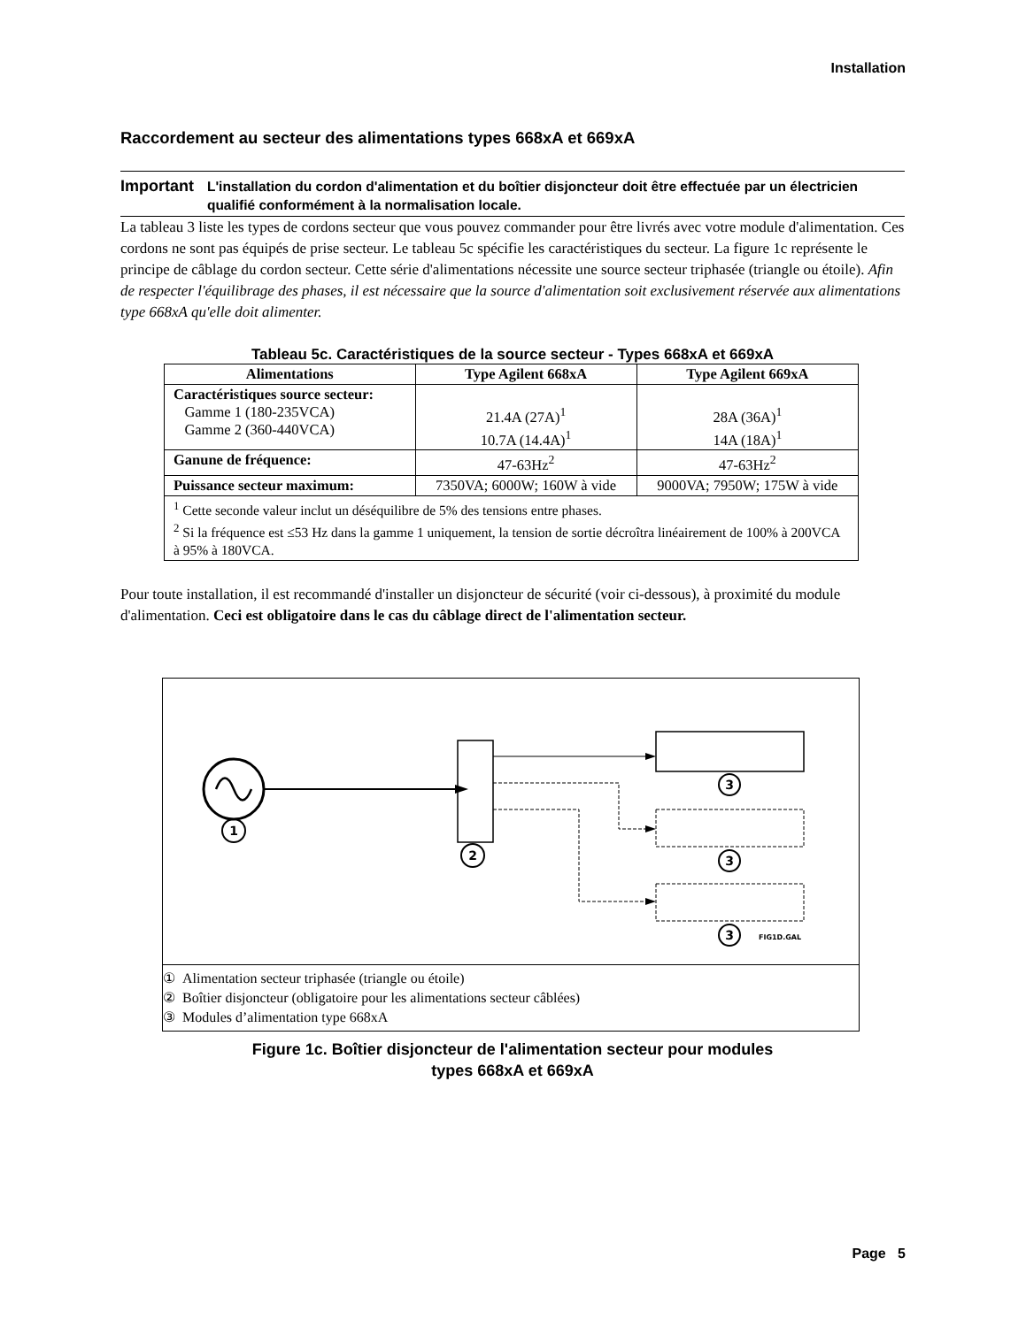Installation
Raccordement au secteur des alimentations types 668xA et 669xA
Important
L'installation du cordon d'alimentation et du boîtier disjoncteur doit être effectuée par un électricien qualifié conformément à la normalisation locale.
La tableau 3 liste les types de cordons secteur que vous pouvez commander pour être livrés avec votre module d'alimentation. Ces cordons ne sont pas équipés de prise secteur. Le tableau 5c spécifie les caractéristiques du secteur. La figure 1c représente le principe de câblage du cordon secteur. Cette série d'alimentations nécessite une source secteur triphasée (triangle ou étoile). Afin de respecter l'équilibrage des phases, il est nécessaire que la source d'alimentation soit exclusivement réservée aux alimentations type 668xA qu'elle doit alimenter.
Tableau 5c. Caractéristiques de la source secteur - Types 668xA et 669xA
| Alimentations | Type Agilent 668xA | Type Agilent 669xA |
| --- | --- | --- |
| Caractéristiques source secteur: Gamme 1 (180-235VCA) Gamme 2 (360-440VCA) | 21.4A (27A)<sup>1</sup> 10.7A (14.4A)<sup>1</sup> | 28A (36A)<sup>1</sup> 14A (18A)<sup>1</sup> |
| Ganune de fréquence: | 47-63Hz<sup>2</sup> | 47-63Hz<sup>2</sup> |
| Puissance secteur maximum: | 7350VA; 6000W; 160W à vide | 9000VA; 7950W; 175W à vide |
| <sup>1</sup> Cette seconde valeur inclut un déséquilibre de 5% des tensions entre phases. <sup>2</sup> Si la fréquence est ≤53 Hz dans la gamme 1 uniquement, la tension de sortie décroîtra linéairement de 100% à 200VCA à 95% à 180VCA. | | |
Pour toute installation, il est recommandé d'installer un disjoncteur de sécurité (voir ci-dessous), à proximité du module d'alimentation. Ceci est obligatoire dans le cas du câblage direct de l'alimentation secteur.
1
2
3
3
3
FIG1D.GAL
① Alimentation secteur triphasée (triangle ou étoile)
② Boîtier disjoncteur (obligatoire pour les alimentations secteur câblées)
③ Modules d’alimentation type 668xA
Figure 1c. Boîtier disjoncteur de l'alimentation secteur pour modules
types 668xA et 669xA
Page 5